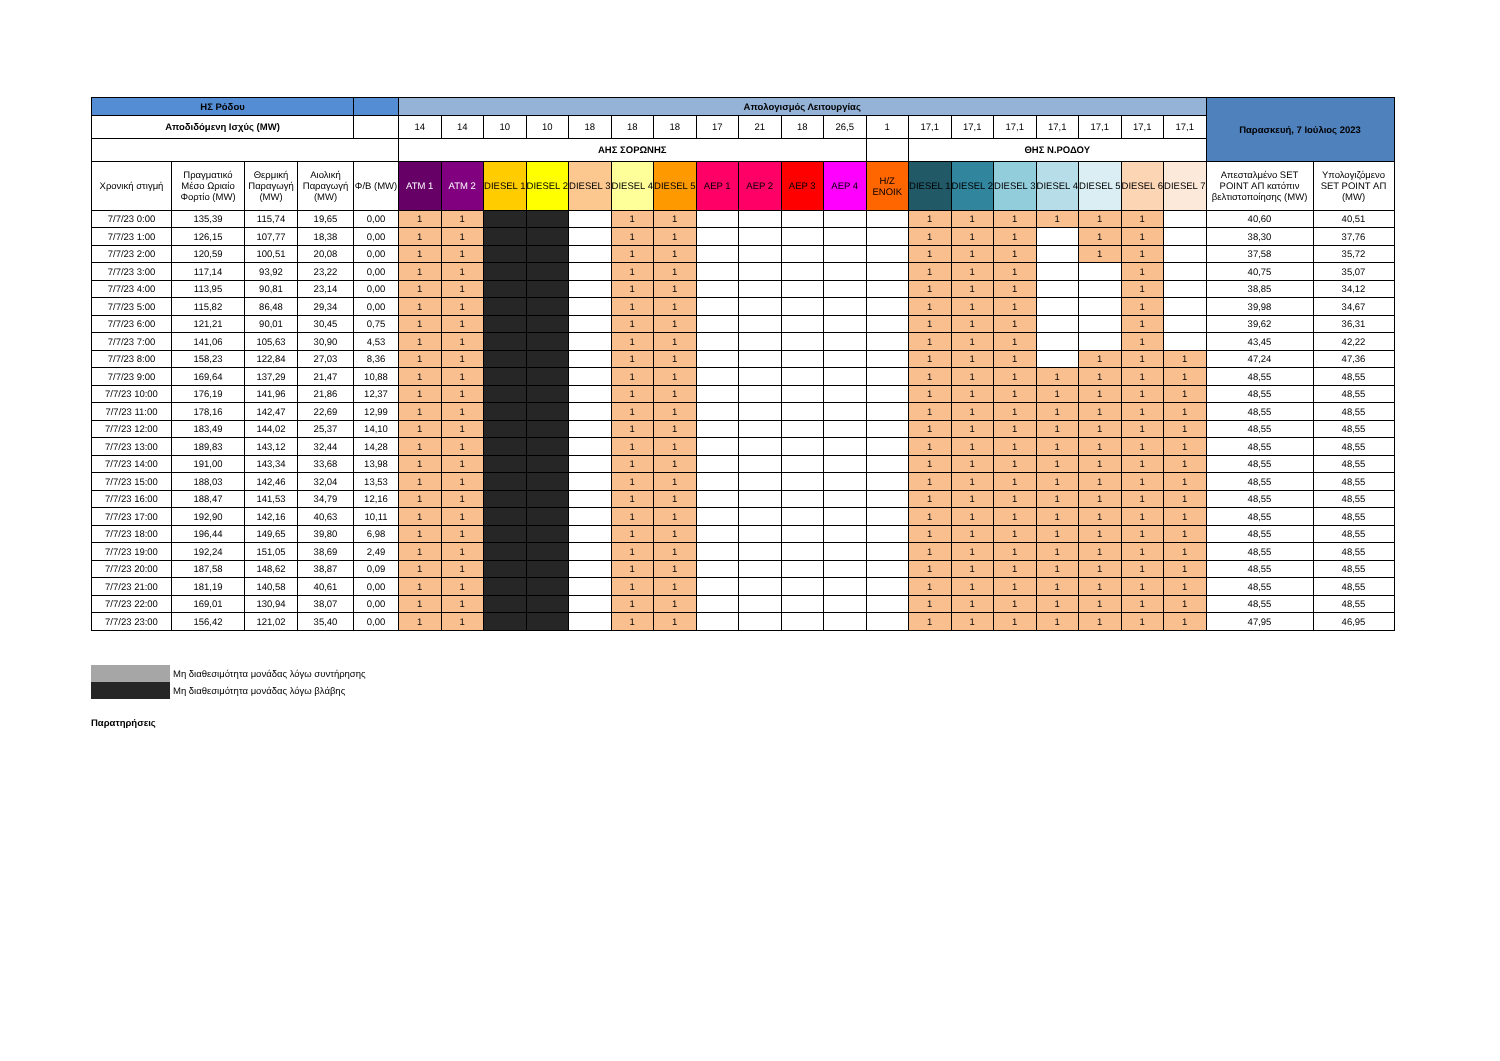| ΗΣ Ρόδου | | | | | Απολογισμός Λειτουργίας | | | | | | | | | | | | | | | | | | | Παρασκευή, 7 Ιούλιος 2023 | |
| --- | --- | --- | --- | --- | --- | --- | --- | --- | --- | --- | --- | --- | --- | --- | --- | --- | --- | --- | --- | --- | --- | --- | --- | --- | --- |
| Αποδιδόμενη Ισχύς (MW) | | | | | 14 | 14 | 10 | 10 | 18 | 18 | 18 | 17 | 21 | 18 | 26,5 | 1 | 17,1 | 17,1 | 17,1 | 17,1 | 17,1 | 17,1 | 17,1 | | |
| | | | | | ΑΗΣ ΣΟΡΩΝΗΣ | | | | | | | | | | | | ΘΗΣ Ν.ΡΟΔΟΥ | | | | | | | | |
| Χρονική στιγμή | Πραγματικό Μέσο Ωριαίο Φορτίο (MW) | Θερμική Παραγωγή (MW) | Αιολική Παραγωγή (MW) | Φ/Β (MW) | ATM 1 | ATM 2 | DIESEL 1 | DIESEL 2 | DIESEL 3 | DIESEL 4 | DIESEL 5 | AEP 1 | AEP 2 | AEP 3 | AEP 4 | H/Z ENOIK | DIESEL 1 | DIESEL 2 | DIESEL 3 | DIESEL 4 | DIESEL 5 | DIESEL 6 | DIESEL 7 | Απεσταλμένο SET POINT ΑΠ κατόπιν βελτιστοποίησης (MW) | Υπολογιζόμενο SET POINT ΑΠ (MW) |
| 7/7/23 0:00 | 135,39 | 115,74 | 19,65 | 0,00 | 1 | 1 | | | | 1 | 1 | | | | | | 1 | 1 | 1 | 1 | 1 | 1 | | 40,60 | 40,51 |
| 7/7/23 1:00 | 126,15 | 107,77 | 18,38 | 0,00 | 1 | 1 | | | | 1 | 1 | | | | | | 1 | 1 | 1 | | 1 | 1 | | 38,30 | 37,76 |
| 7/7/23 2:00 | 120,59 | 100,51 | 20,08 | 0,00 | 1 | 1 | | | | 1 | 1 | | | | | | 1 | 1 | 1 | | 1 | 1 | | 37,58 | 35,72 |
| 7/7/23 3:00 | 117,14 | 93,92 | 23,22 | 0,00 | 1 | 1 | | | | 1 | 1 | | | | | | 1 | 1 | 1 | | | 1 | | 40,75 | 35,07 |
| 7/7/23 4:00 | 113,95 | 90,81 | 23,14 | 0,00 | 1 | 1 | | | | 1 | 1 | | | | | | 1 | 1 | 1 | | | 1 | | 38,85 | 34,12 |
| 7/7/23 5:00 | 115,82 | 86,48 | 29,34 | 0,00 | 1 | 1 | | | | 1 | 1 | | | | | | 1 | 1 | 1 | | | 1 | | 39,98 | 34,67 |
| 7/7/23 6:00 | 121,21 | 90,01 | 30,45 | 0,75 | 1 | 1 | | | | 1 | 1 | | | | | | 1 | 1 | 1 | | | 1 | | 39,62 | 36,31 |
| 7/7/23 7:00 | 141,06 | 105,63 | 30,90 | 4,53 | 1 | 1 | | | | 1 | 1 | | | | | | 1 | 1 | 1 | | | 1 | | 43,45 | 42,22 |
| 7/7/23 8:00 | 158,23 | 122,84 | 27,03 | 8,36 | 1 | 1 | | | | 1 | 1 | | | | | | 1 | 1 | 1 | | 1 | 1 | 1 | 47,24 | 47,36 |
| 7/7/23 9:00 | 169,64 | 137,29 | 21,47 | 10,88 | 1 | 1 | | | | 1 | 1 | | | | | | 1 | 1 | 1 | 1 | 1 | 1 | 1 | 48,55 | 48,55 |
| 7/7/23 10:00 | 176,19 | 141,96 | 21,86 | 12,37 | 1 | 1 | | | | 1 | 1 | | | | | | 1 | 1 | 1 | 1 | 1 | 1 | 1 | 48,55 | 48,55 |
| 7/7/23 11:00 | 178,16 | 142,47 | 22,69 | 12,99 | 1 | 1 | | | | 1 | 1 | | | | | | 1 | 1 | 1 | 1 | 1 | 1 | 1 | 48,55 | 48,55 |
| 7/7/23 12:00 | 183,49 | 144,02 | 25,37 | 14,10 | 1 | 1 | | | | 1 | 1 | | | | | | 1 | 1 | 1 | 1 | 1 | 1 | 1 | 48,55 | 48,55 |
| 7/7/23 13:00 | 189,83 | 143,12 | 32,44 | 14,28 | 1 | 1 | | | | 1 | 1 | | | | | | 1 | 1 | 1 | 1 | 1 | 1 | 1 | 48,55 | 48,55 |
| 7/7/23 14:00 | 191,00 | 143,34 | 33,68 | 13,98 | 1 | 1 | | | | 1 | 1 | | | | | | 1 | 1 | 1 | 1 | 1 | 1 | 1 | 48,55 | 48,55 |
| 7/7/23 15:00 | 188,03 | 142,46 | 32,04 | 13,53 | 1 | 1 | | | | 1 | 1 | | | | | | 1 | 1 | 1 | 1 | 1 | 1 | 1 | 48,55 | 48,55 |
| 7/7/23 16:00 | 188,47 | 141,53 | 34,79 | 12,16 | 1 | 1 | | | | 1 | 1 | | | | | | 1 | 1 | 1 | 1 | 1 | 1 | 1 | 48,55 | 48,55 |
| 7/7/23 17:00 | 192,90 | 142,16 | 40,63 | 10,11 | 1 | 1 | | | | 1 | 1 | | | | | | 1 | 1 | 1 | 1 | 1 | 1 | 1 | 48,55 | 48,55 |
| 7/7/23 18:00 | 196,44 | 149,65 | 39,80 | 6,98 | 1 | 1 | | | | 1 | 1 | | | | | | 1 | 1 | 1 | 1 | 1 | 1 | 1 | 48,55 | 48,55 |
| 7/7/23 19:00 | 192,24 | 151,05 | 38,69 | 2,49 | 1 | 1 | | | | 1 | 1 | | | | | | 1 | 1 | 1 | 1 | 1 | 1 | 1 | 48,55 | 48,55 |
| 7/7/23 20:00 | 187,58 | 148,62 | 38,87 | 0,09 | 1 | 1 | | | | 1 | 1 | | | | | | 1 | 1 | 1 | 1 | 1 | 1 | 1 | 48,55 | 48,55 |
| 7/7/23 21:00 | 181,19 | 140,58 | 40,61 | 0,00 | 1 | 1 | | | | 1 | 1 | | | | | | 1 | 1 | 1 | 1 | 1 | 1 | 1 | 48,55 | 48,55 |
| 7/7/23 22:00 | 169,01 | 130,94 | 38,07 | 0,00 | 1 | 1 | | | | 1 | 1 | | | | | | 1 | 1 | 1 | 1 | 1 | 1 | 1 | 48,55 | 48,55 |
| 7/7/23 23:00 | 156,42 | 121,02 | 35,40 | 0,00 | 1 | 1 | | | | 1 | 1 | | | | | | 1 | 1 | 1 | 1 | 1 | 1 | 1 | 47,95 | 46,95 |
Μη διαθεσιμότητα μονάδας λόγω συντήρησης
Μη διαθεσιμότητα μονάδας λόγω βλάβης
Παρατηρήσεις